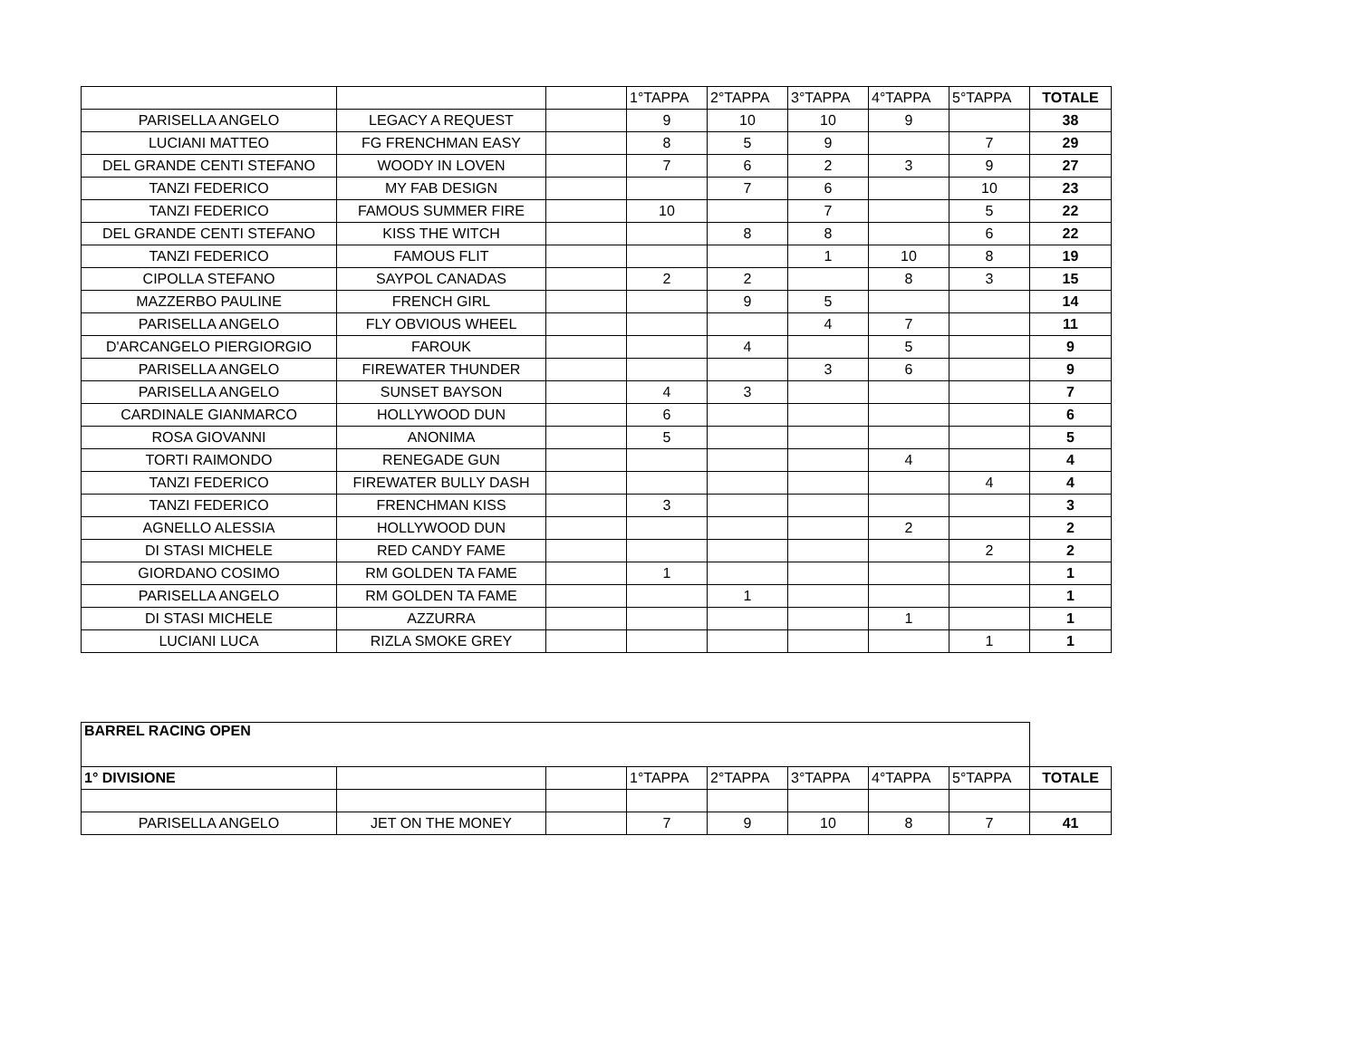| | | | 1°TAPPA | 2°TAPPA | 3°TAPPA | 4°TAPPA | 5°TAPPA | TOTALE |
| --- | --- | --- | --- | --- | --- | --- | --- | --- |
| PARISELLA ANGELO | LEGACY A REQUEST | | 9 | 10 | 10 | 9 | | 38 |
| LUCIANI MATTEO | FG FRENCHMAN EASY | | 8 | 5 | 9 | | 7 | 29 |
| DEL GRANDE CENTI STEFANO | WOODY IN LOVEN | | 7 | 6 | 2 | 3 | 9 | 27 |
| TANZI FEDERICO | MY FAB DESIGN | | | 7 | 6 | | 10 | 23 |
| TANZI FEDERICO | FAMOUS SUMMER FIRE | | 10 | | 7 | | 5 | 22 |
| DEL GRANDE CENTI STEFANO | KISS THE WITCH | | | 8 | 8 | | 6 | 22 |
| TANZI FEDERICO | FAMOUS FLIT | | | | 1 | 10 | 8 | 19 |
| CIPOLLA STEFANO | SAYPOL CANADAS | | 2 | 2 | | 8 | 3 | 15 |
| MAZZERBO PAULINE | FRENCH GIRL | | | 9 | 5 | | | 14 |
| PARISELLA ANGELO | FLY OBVIOUS WHEEL | | | | 4 | 7 | | 11 |
| D'ARCANGELO PIERGIORGIO | FAROUK | | | 4 | | 5 | | 9 |
| PARISELLA ANGELO | FIREWATER THUNDER | | | | 3 | 6 | | 9 |
| PARISELLA ANGELO | SUNSET BAYSON | | 4 | 3 | | | | 7 |
| CARDINALE GIANMARCO | HOLLYWOOD DUN | | 6 | | | | | 6 |
| ROSA GIOVANNI | ANONIMA | | 5 | | | | | 5 |
| TORTI RAIMONDO | RENEGADE GUN | | | | | 4 | | 4 |
| TANZI FEDERICO | FIREWATER BULLY DASH | | | | | | 4 | 4 |
| TANZI FEDERICO | FRENCHMAN KISS | | 3 | | | | | 3 |
| AGNELLO ALESSIA | HOLLYWOOD DUN | | | | | 2 | | 2 |
| DI STASI MICHELE | RED CANDY FAME | | | | | | 2 | 2 |
| GIORDANO COSIMO | RM GOLDEN TA FAME | | 1 | | | | | 1 |
| PARISELLA ANGELO | RM GOLDEN TA FAME | | | 1 | | | | 1 |
| DI STASI MICHELE | AZZURRA | | | | | 1 | | 1 |
| LUCIANI LUCA | RIZLA SMOKE GREY | | | | | | 1 | 1 |
| BARREL RACING OPEN | | | | | | | | |
| 1° DIVISIONE | | | 1°TAPPA | 2°TAPPA | 3°TAPPA | 4°TAPPA | 5°TAPPA | TOTALE |
| PARISELLA ANGELO | JET ON THE MONEY | | 7 | 9 | 10 | 8 | 7 | 41 |